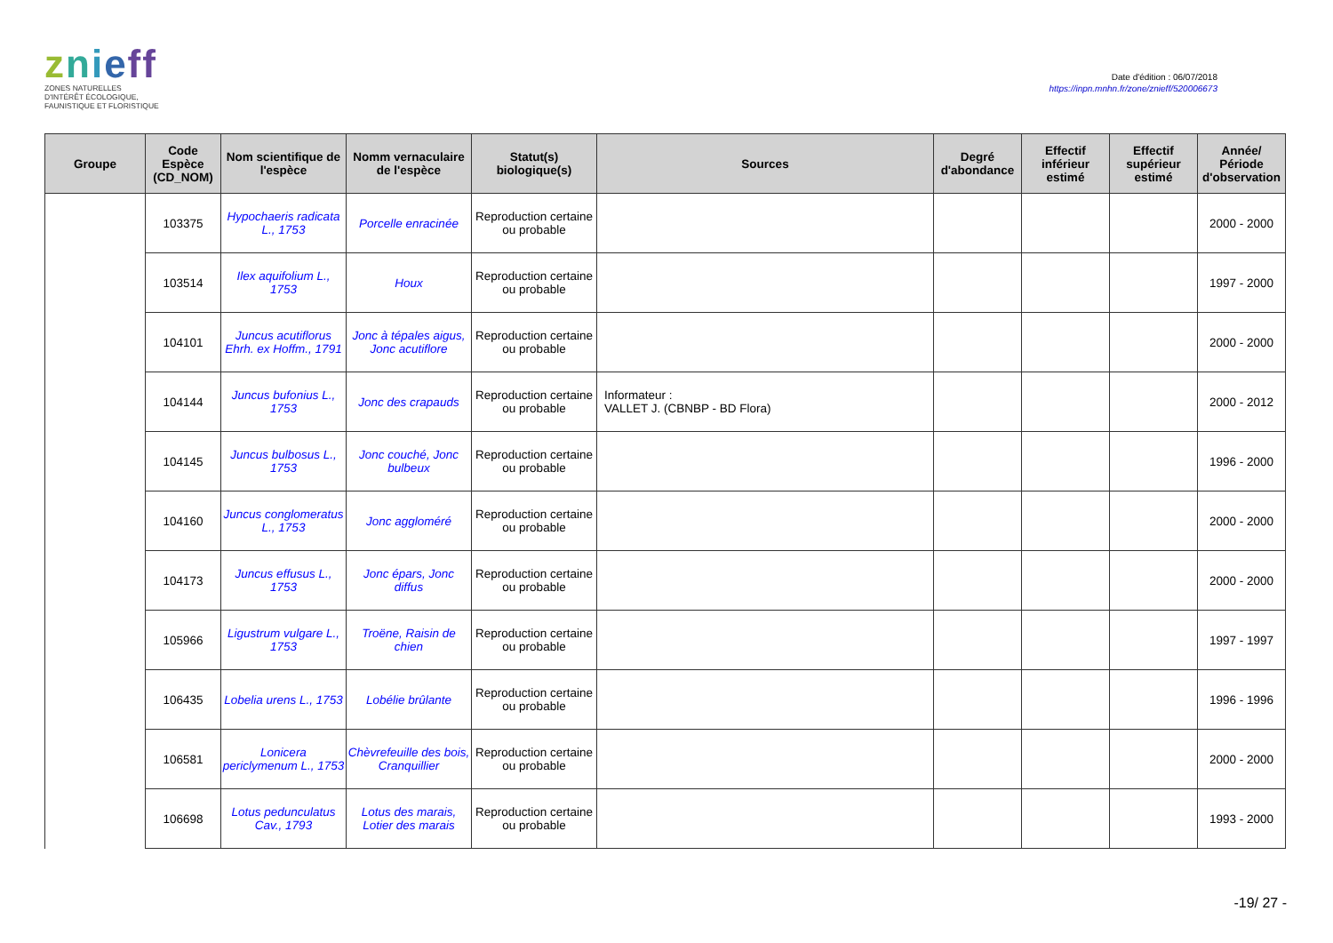znieff
ZONES NATURELLES
D'INTÉRÊT ÉCOLOGIQUE,
FAUNISTIQUE ET FLORISTIQUE
Date d'édition : 06/07/2018
https://inpn.mnhn.fr/zone/znieff/520006673
| Groupe | Code Espèce (CD_NOM) | Nom scientifique de l'espèce | Nomm vernaculaire de l'espèce | Statut(s) biologique(s) | Sources | Degré d'abondance | Effectif inférieur estimé | Effectif supérieur estimé | Année/ Période d'observation |
| --- | --- | --- | --- | --- | --- | --- | --- | --- | --- |
| | 103375 | Hypochaeris radicata L., 1753 | Porcelle enracinée | Reproduction certaine ou probable | | | | | 2000 - 2000 |
| | 103514 | Ilex aquifolium L., 1753 | Houx | Reproduction certaine ou probable | | | | | 1997 - 2000 |
| | 104101 | Juncus acutiflorus Ehrh. ex Hoffm., 1791 | Jonc à tépales aigus, Jonc acutiflore | Reproduction certaine ou probable | | | | | 2000 - 2000 |
| | 104144 | Juncus bufonius L., 1753 | Jonc des crapauds | Reproduction certaine ou probable | Informateur : VALLET J. (CBNBP - BD Flora) | | | | 2000 - 2012 |
| | 104145 | Juncus bulbosus L., 1753 | Jonc couché, Jonc bulbeux | Reproduction certaine ou probable | | | | | 1996 - 2000 |
| | 104160 | Juncus conglomeratus L., 1753 | Jonc aggloméré | Reproduction certaine ou probable | | | | | 2000 - 2000 |
| | 104173 | Juncus effusus L., 1753 | Jonc épars, Jonc diffus | Reproduction certaine ou probable | | | | | 2000 - 2000 |
| | 105966 | Ligustrum vulgare L., 1753 | Troëne, Raisin de chien | Reproduction certaine ou probable | | | | | 1997 - 1997 |
| | 106435 | Lobelia urens L., 1753 | Lobélie brûlante | Reproduction certaine ou probable | | | | | 1996 - 1996 |
| | 106581 | Lonicera periclymenum L., 1753 | Chèvrefeuille des bois, Cranquillier | Reproduction certaine ou probable | | | | | 2000 - 2000 |
| | 106698 | Lotus pedunculatus Cav., 1793 | Lotus des marais, Lotier des marais | Reproduction certaine ou probable | | | | | 1993 - 2000 |
-19/ 27 -